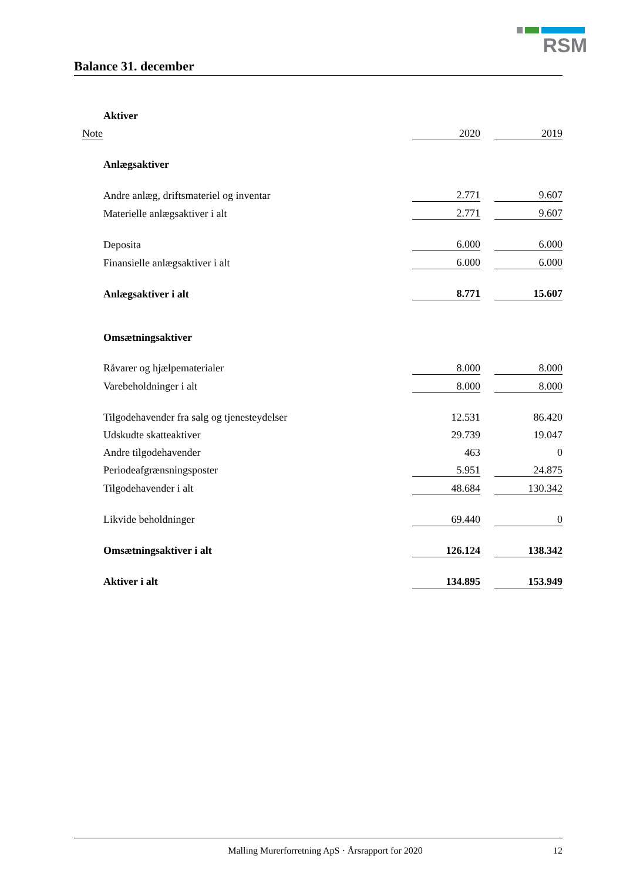RSM
Balance 31. december
| | | Aktiver | | | |
| | Note | | 2020 | | 2019 |
| | | Anlægsaktiver | | | |
| | | Andre anlæg, driftsmateriel og inventar | 2.771 | | 9.607 |
| | | Materielle anlægsaktiver i alt | 2.771 | | 9.607 |
| | | Deposita | 6.000 | | 6.000 |
| | | Finansielle anlægsaktiver i alt | 6.000 | | 6.000 |
| | | Anlægsaktiver i alt | 8.771 | | 15.607 |
| | | Omsætningsaktiver | | | |
| | | Råvarer og hjælpematerialer | 8.000 | | 8.000 |
| | | Varebeholdninger i alt | 8.000 | | 8.000 |
| | | Tilgodehavender fra salg og tjenesteydelser | 12.531 | | 86.420 |
| | | Udskudte skatteaktiver | 29.739 | | 19.047 |
| | | Andre tilgodehavender | 463 | | 0 |
| | | Periodeafgrænsningsposter | 5.951 | | 24.875 |
| | | Tilgodehavender i alt | 48.684 | | 130.342 |
| | | Likvide beholdninger | 69.440 | | 0 |
| | | Omsætningsaktiver i alt | 126.124 | | 138.342 |
| | | Aktiver i alt | 134.895 | | 153.949 |
Malling Murerforretning ApS · Årsrapport for 2020 12